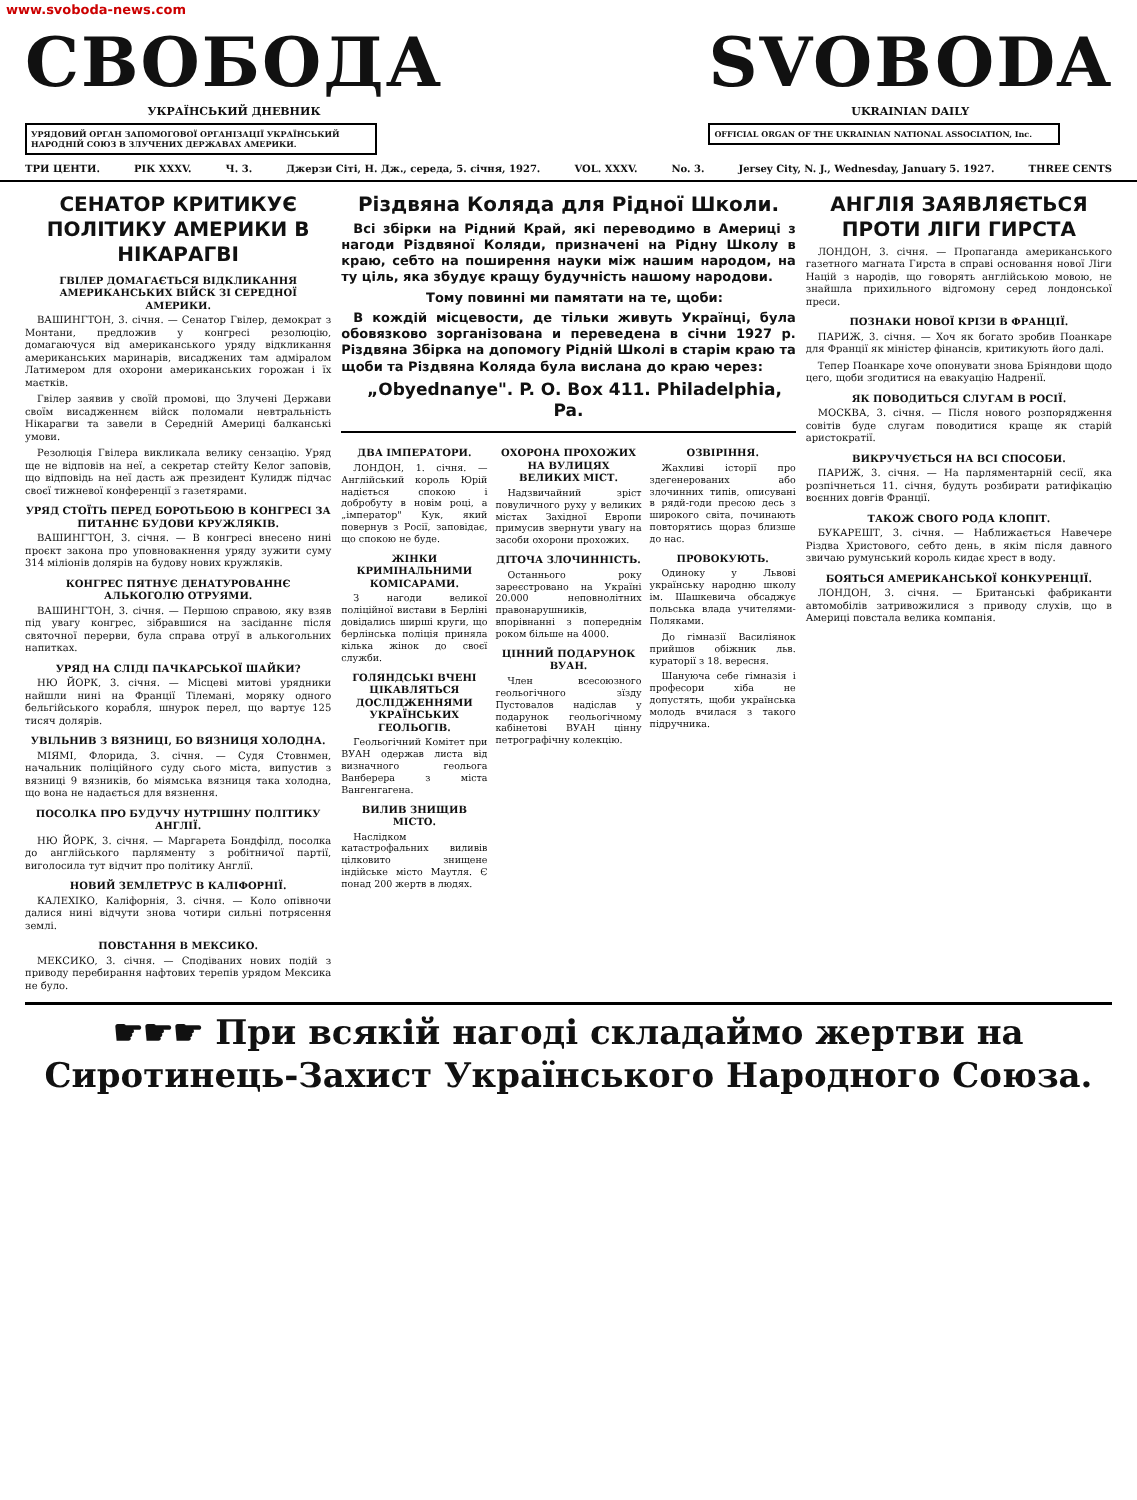www.svoboda-news.com
СВОБОДА
УКРАЇНСЬКИЙ ДНЕВНИК
УРЯДОВИЙ ОРГАН ЗАПОМОГОВОЇ ОРГАНІЗАЦІЇ УКРАЇНСЬКИЙ НАРОДНІЙ СОЮЗ В ЗЛУЧЕНИХ ДЕРЖАВАХ АМЕРИКИ.
SVOBODA
UKRAINIAN DAILY
OFFICIAL ORGAN OF THE UKRAINIAN NATIONAL ASSOCIATION, Inc.
ТРИ ЦЕНТИ. РІК XXXV. Ч. 3. Джерзи Сіті, Н. Дж., середа, 5. січня, 1927. VOL. XXXV. No. 3. Jersey City, N. J., Wednesday, January 5. 1927. THREE CENTS
СЕНАТОР КРИТИКУЄ ПОЛІТИКУ АМЕРИКИ В НІКАРАГВІ
ГВІЛЕР ДОМАГАЄТЬСЯ ВІДКЛИКАННЯ АМЕРИКАНСЬКИХ ВІЙСК ЗІ СЕРЕДНОЇ АМЕРИКИ.
ВАШИНГТОН, 3. січня. — Сенатор Гвілер, демократ з Монтани, предложив у конгресі резолюцію, домагаючуся від американського уряду відкликання американських маринарів, висаджених там адміралом Латимером для охорони американських горожан і їх маєтків.
Гвілер заявив у своїй промові, що Злучені Держави своїм висадженнєм війск поломали невтральність Нікарагви та завели в Середній Америці балканські умови.
Резолюція Гвілера викликала велику сензацію. Уряд ще не відповів на неї, а секретар стейту Келог заповів, що відповідь на неї дасть аж президент Кулидж підчас своєї тижневої конференції з газетярами.
УРЯД СТОЇТЬ ПЕРЕД БОРОТЬБОЮ В КОНГРЕСІ ЗА ПИТАННЄ БУДОВИ КРУЖЛЯКІВ.
ВАШИНГТОН, 3. січня. — В конгресі внесено нині проєкт закона про уповновакнення уряду зужити суму 314 міліонів долярів на будову нових кружляків.
КОНГРЕС ПЯТНУЄ ДЕНАТУРОВАННЄ АЛЬКОГОЛЮ ОТРУЯМИ.
ВАШИНГТОН, 3. січня. — Першою справою, яку взяв під увагу конгрес, зібравшися на засіданнє після святочної перерви, була справа отруї в алькогольних напитках.
УРЯД НА СЛІДІ ПАЧКАРСЬКОЇ ШАЙКИ?
НЮ ЙОРК, 3. січня. — Місцеві митові урядники найшли нині на Франції Тілемані, моряку одного бельгійського корабля, шнурок перел, що вартує 125 тисяч долярів.
УВІЛЬНИВ З ВЯЗНИЦІ, БО ВЯЗНИЦЯ ХОЛОДНА.
МІЯМІ, Флорида, 3. січня. — Судя Стовнмен, начальник поліційного суду сього міста, випустив з вязниці 9 вязників, бо міямська вязниця така холодна, що вона не надається для вязнення.
ПОСОЛКА ПРО БУДУЧУ НУТРІШНУ ПОЛІТИКУ АНГЛІЇ.
НЮ ЙОРК, 3. січня. — Маргарета Бондфілд, посолка до англійського парляменту з робітничої партії, виголосила тут відчит про політику Англії.
НОВИЙ ЗЕМЛЕТРУС В КАЛІФОРНІЇ.
КАЛЕХІКО, Каліфорнія, 3. січня. — Коло опівночи далися нині відчути знова чотири сильні потрясення землі.
ПОВСТАННЯ В МЕКСИКО.
МЕКСИКО, 3. січня. — Сподіваних нових подій з приводу перебирання нафтових терепів урядом Мексика не було.
Різдвяна Коляда для Рідної Школи.
Всі збірки на Рідний Край, які переводимо в Америці з нагоди Різдвяної Коляди, призначені на Рідну Школу в краю, себто на поширення науки між нашим народом, на ту ціль, яка збудує кращу будучність нашому народови.
Тому повинні ми памятати на те, щоби:
В кождій місцевости, де тільки живуть Українці, була обовязково зорганізована и переведена в січни 1927 р. Різдвяна Збірка на допомогу Рідній Школі в старім краю та щоби та Різдвяна Коляда була вислана до краю через:
„Obyednanye". P. O. Box 411. Philadelphia, Pa.
ДВА ІМПЕРАТОРИ.
ЛОНДОН, 1. січня. — Англійський король Юрій надіється спокою і добробуту в новім році, а „імператор" Кук, який повернув з Росії, заповідає, що спокою не буде.
ЖІНКИ КРИМІНАЛЬНИМИ КОМІСАРАМИ.
З нагоди великої поліційної вистави в Берліні довідались ширші круги, що берлінська поліція приняла кілька жінок до своєї служби.
ГОЛЯНДСЬКІ ВЧЕНІ ЦІКАВЛЯТЬСЯ ДОСЛІДЖЕННЯМИ УКРАЇНСЬКИХ ГЕОЛЬОГІВ.
Геольогічний Комітет при ВУАН одержав листа від визначного геольога Ванберера з міста Вангенгагена.
ВИЛИВ ЗНИЩИВ МІСТО.
Наслідком катастрофальних виливів цілковито знищене індійське місто Маутля. Є понад 200 жертв в людях.
ОХОРОНА ПРОХОЖИХ НА ВУЛИЦЯХ ВЕЛИКИХ МІСТ.
Надзвичайний зріст повуличного руху у великих містах Західної Европи примусив звернути увагу на засоби охорони прохожих.
ДІТОЧА ЗЛОЧИННІСТЬ.
Останнього року зареєстровано на Україні 20.000 неповнолітних правонарушників, впорівнанні з попереднім роком більше на 4000.
ЦІННИЙ ПОДАРУНОК ВУАН.
Член всесоюзного геольогічного зїзду Пустовалов надіслав у подарунок геольогічному кабінетові ВУАН цінну петрографічну колекцію.
ОЗВІРІННЯ.
Жахливі історії про здегенерованих або злочинних типів, описувані в рядй-годи пресою десь з широкого світа, починають повторятись щораз близше до нас.
ПРОВОКУЮТЬ.
Одиноку у Львові українську народню школу ім. Шашкевича обсаджує польська влада учителями-Поляками.
До гімназії Василіянок прийшов обіжник льв. кураторії з 18. вересня.
Шануюча себе гімназія і професори хіба не допустять, щоби українська молодь вчилася з такого підручника.
АНГЛІЯ ЗАЯВЛЯЄТЬСЯ ПРОТИ ЛІГИ ГИРСТА
ЛОНДОН, 3. січня. — Пропаганда американського газетного магната Гирста в справі основання нової Ліги Націй з народів, що говорять англійською мовою, не знайшла прихильного відгомону серед лондонської преси.
ПОЗНАКИ НОВОЇ КРІЗИ В ФРАНЦІЇ.
ПАРИЖ, 3. січня. — Хоч як богато зробив Поанкаре для Франції як міністер фінансів, критикують його далі.
Тепер Поанкаре хоче опонувати знова Бріяндови щодо цего, щоби згодитися на евакуацію Надренії.
ЯК ПОВОДИТЬСЯ СЛУГАМ В РОСІЇ.
МОСКВА, 3. січня. — Після нового розпорядження совітів буде слугам поводитися краще як старій аристократії.
ВИКРУЧУЄТЬСЯ НА ВСІ СПОСОБИ.
ПАРИЖ, 3. січня. — На парляментарній сесії, яка розпічнеться 11. січня, будуть розбирати ратифікацію воєнних довгів Франції.
ТАКОЖ СВОГО РОДА КЛОПІТ.
БУКАРЕШТ, 3. січня. — Наближається Навечере Різдва Христового, себто день, в якім після давного звичаю румунський король кидає хрест в воду.
БОЯТЬСЯ АМЕРИКАНСЬКОЇ КОНКУРЕНЦІЇ.
ЛОНДОН, 3. січня. — Британські фабриканти автомобілів затривожилися з приводу слухів, що в Америці повстала велика компанія.
☛☛☛ При всякій нагоді складаймо жертви на
Сиротинець-Захист Українського Народного Союза.